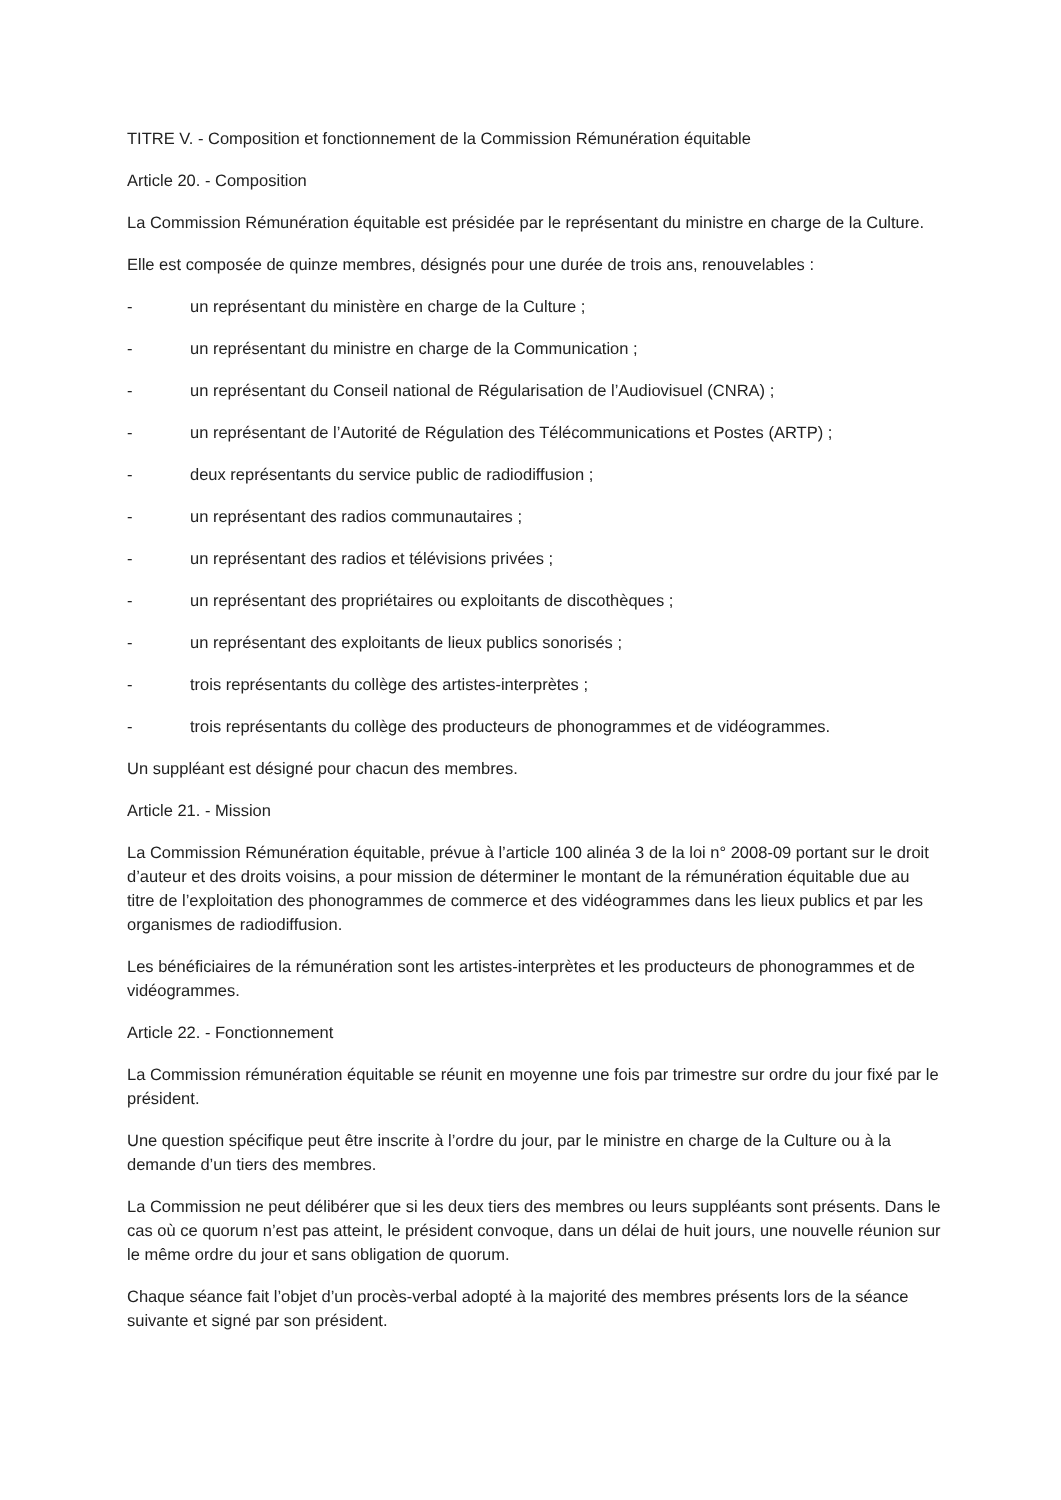TITRE V. - Composition et fonctionnement de la Commission Rémunération équitable
Article 20. - Composition
La Commission Rémunération équitable est présidée par le représentant du ministre en charge de la Culture.
Elle est composée de quinze membres, désignés pour une durée de trois ans, renouvelables :
- un représentant du ministère en charge de la Culture ;
- un représentant du ministre en charge de la Communication ;
- un représentant du Conseil national de Régularisation de l’Audiovisuel (CNRA) ;
- un représentant de l’Autorité de Régulation des Télécommunications et Postes (ARTP) ;
- deux représentants du service public de radiodiffusion ;
- un représentant des radios communautaires ;
- un représentant des radios et télévisions privées ;
- un représentant des propriétaires ou exploitants de discothèques ;
- un représentant des exploitants de lieux publics sonorisés ;
- trois représentants du collège des artistes-interprètes ;
- trois représentants du collège des producteurs de phonogrammes et de vidéogrammes.
Un suppléant est désigné pour chacun des membres.
Article 21. - Mission
La Commission Rémunération équitable, prévue à l’article 100 alinéa 3 de la loi n° 2008-09 portant sur le droit d’auteur et des droits voisins, a pour mission de déterminer le montant de la rémunération équitable due au titre de l’exploitation des phonogrammes de commerce et des vidéogrammes dans les lieux publics et par les organismes de radiodiffusion.
Les bénéficiaires de la rémunération sont les artistes-interprètes et les producteurs de phonogrammes et de vidéogrammes.
Article 22. - Fonctionnement
La Commission rémunération équitable se réunit en moyenne une fois par trimestre sur ordre du jour fixé par le président.
Une question spécifique peut être inscrite à l’ordre du jour, par le ministre en charge de la Culture ou à la demande d’un tiers des membres.
La Commission ne peut délibérer que si les deux tiers des membres ou leurs suppléants sont présents. Dans le cas où ce quorum n’est pas atteint, le président convoque, dans un délai de huit jours, une nouvelle réunion sur le même ordre du jour et sans obligation de quorum.
Chaque séance fait l’objet d’un procès-verbal adopté à la majorité des membres présents lors de la séance suivante et signé par son président.